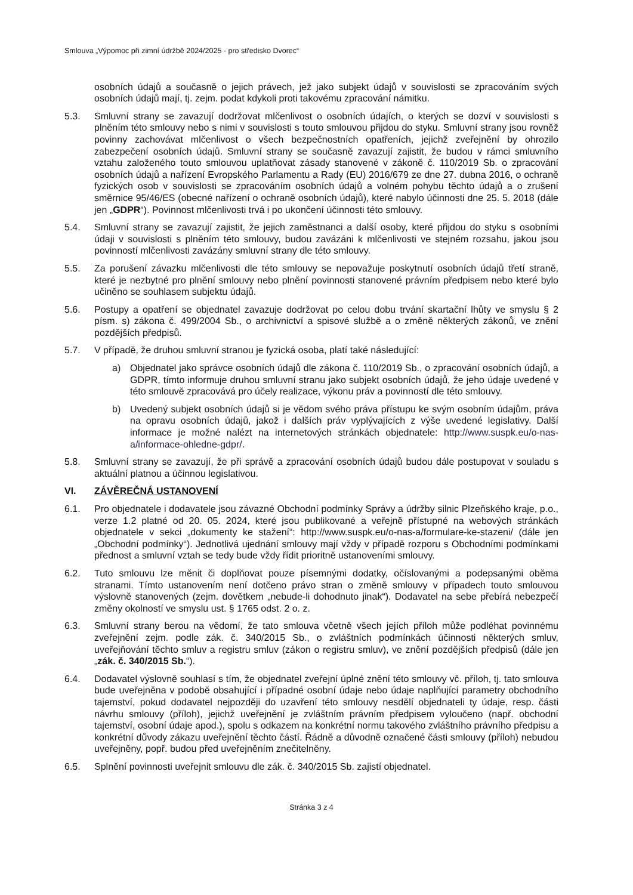Smlouva „Výpomoc při zimní údržbě 2024/2025 - pro středisko Dvorec“
osobních údajů a současně o jejich právech, jež jako subjekt údajů v souvislosti se zpracováním svých osobních údajů mají, tj. zejm. podat kdykoli proti takovému zpracování námitku.
5.3. Smluvní strany se zavazují dodržovat mlčenlivost o osobních údajích, o kterých se dozví v souvislosti s plněním této smlouvy nebo s nimi v souvislosti s touto smlouvou přijdou do styku. Smluvní strany jsou rovněž povinny zachovávat mlčenlivost o všech bezpečnostních opatřeních, jejichž zveřejnění by ohrozilo zabezpečení osobních údajů. Smluvní strany se současně zavazují zajistit, že budou v rámci smluvního vztahu založeného touto smlouvou uplatňovat zásady stanovené v zákoně č. 110/2019 Sb. o zpracování osobních údajů a nařízení Evropského Parlamentu a Rady (EU) 2016/679 ze dne 27. dubna 2016, o ochraně fyzických osob v souvislosti se zpracováním osobních údajů a volném pohybu těchto údajů a o zrušení směrnice 95/46/ES (obecné nařízení o ochraně osobních údajů), které nabylo účinnosti dne 25. 5. 2018 (dále jen „GDPR“). Povinnost mlčenlivosti trvá i po ukončení účinnosti této smlouvy.
5.4. Smluvní strany se zavazují zajistit, že jejich zaměstnanci a další osoby, které přijdou do styku s osobními údaji v souvislosti s plněním této smlouvy, budou zavázáni k mlčenlivosti ve stejném rozsahu, jakou jsou povinností mlčenlivosti zavázány smluvní strany dle této smlouvy.
5.5. Za porušení závazku mlčenlivosti dle této smlouvy se nepovažuje poskytnutí osobních údajů třetí straně, které je nezbytné pro plnění smlouvy nebo plnění povinnosti stanovené právním předpisem nebo které bylo učiněno se souhlasem subjektu údajů.
5.6. Postupy a opatření se objednatel zavazuje dodržovat po celou dobu trvání skartační lhůty ve smyslu § 2 písm. s) zákona č. 499/2004 Sb., o archivnictví a spisové službě a o změně některých zákonů, ve znění pozdějších předpisů.
5.7. V případě, že druhou smluvní stranou je fyzická osoba, platí také následující:
a) Objednatel jako správce osobních údajů dle zákona č. 110/2019 Sb., o zpracování osobních údajů, a GDPR, tímto informuje druhou smluvní stranu jako subjekt osobních údajů, že jeho údaje uvedené v této smlouvě zpracovává pro účely realizace, výkonu práv a povinností dle této smlouvy.
b) Uvedený subjekt osobních údajů si je vědom svého práva přístupu ke svým osobním údajům, práva na opravu osobních údajů, jakož i dalších práv vyplývajících z výše uvedené legislativy. Další informace je možné nalézt na internetových stránkách objednatele: http://www.suspk.eu/o-nas-a/informace-ohledne-gdpr/.
5.8. Smluvní strany se zavazují, že při správě a zpracování osobních údajů budou dále postupovat v souladu s aktuální platnou a účinnou legislativou.
VI. ZÁVĚREČNÁ USTANOVENÍ
6.1. Pro objednatele i dodavatele jsou závazné Obchodní podmínky Správy a údržby silnic Plzeňského kraje, p.o., verze 1.2 platné od 20. 05. 2024, které jsou publikované a veřejně přístupné na webových stránkách objednatele v sekci „dokumenty ke stažení“: http://www.suspk.eu/o-nas-a/formulare-ke-stazeni/ (dále jen „Obchodní podmínky“). Jednotlivá ujednání smlouvy mají vždy v případě rozporu s Obchodními podmínkami přednost a smluvní vztah se tedy bude vždy řídit prioritně ustanoveními smlouvy.
6.2. Tuto smlouvu lze měnit či doplňovat pouze písemnými dodatky, očíslovanými a podepsanými oběma stranami. Tímto ustanovením není dotčeno právo stran o změně smlouvy v případech touto smlouvou výslovně stanovených (zejm. dovětkem „nebude-li dohodnuto jinak“). Dodavatel na sebe přebírá nebezpečí změny okolností ve smyslu ust. § 1765 odst. 2 o. z.
6.3. Smluvní strany berou na vědomí, že tato smlouva včetně všech jejích příloh může podléhat povinnému zveřejnění zejm. podle zák. č. 340/2015 Sb., o zvláštních podmínkách účinnosti některých smluv, uveřejňování těchto smluv a registru smluv (zákon o registru smluv), ve znění pozdějších předpisů (dále jen „zák. č. 340/2015 Sb.“).
6.4. Dodavatel výslovně souhlasí s tím, že objednatel zveřejní úplné znění této smlouvy vč. příloh, tj. tato smlouva bude uveřejněna v podobě obsahující i případné osobní údaje nebo údaje naplňující parametry obchodního tajemství, pokud dodavatel nejpozději do uzavření této smlouvy nesdělí objednateli ty údaje, resp. části návrhu smlouvy (příloh), jejichž uveřejnění je zvláštním právním předpisem vyloučeno (např. obchodní tajemství, osobní údaje apod.), spolu s odkazem na konkrétní normu takového zvláštního právního předpisu a konkrétní důvody zákazu uveřejnění těchto částí. Řádně a důvodně označené části smlouvy (příloh) nebudou uveřejněny, popř. budou před uveřejněním znečitelněny.
6.5. Splnění povinnosti uveřejnit smlouvu dle zák. č. 340/2015 Sb. zajistí objednatel.
Stránka 3 z 4